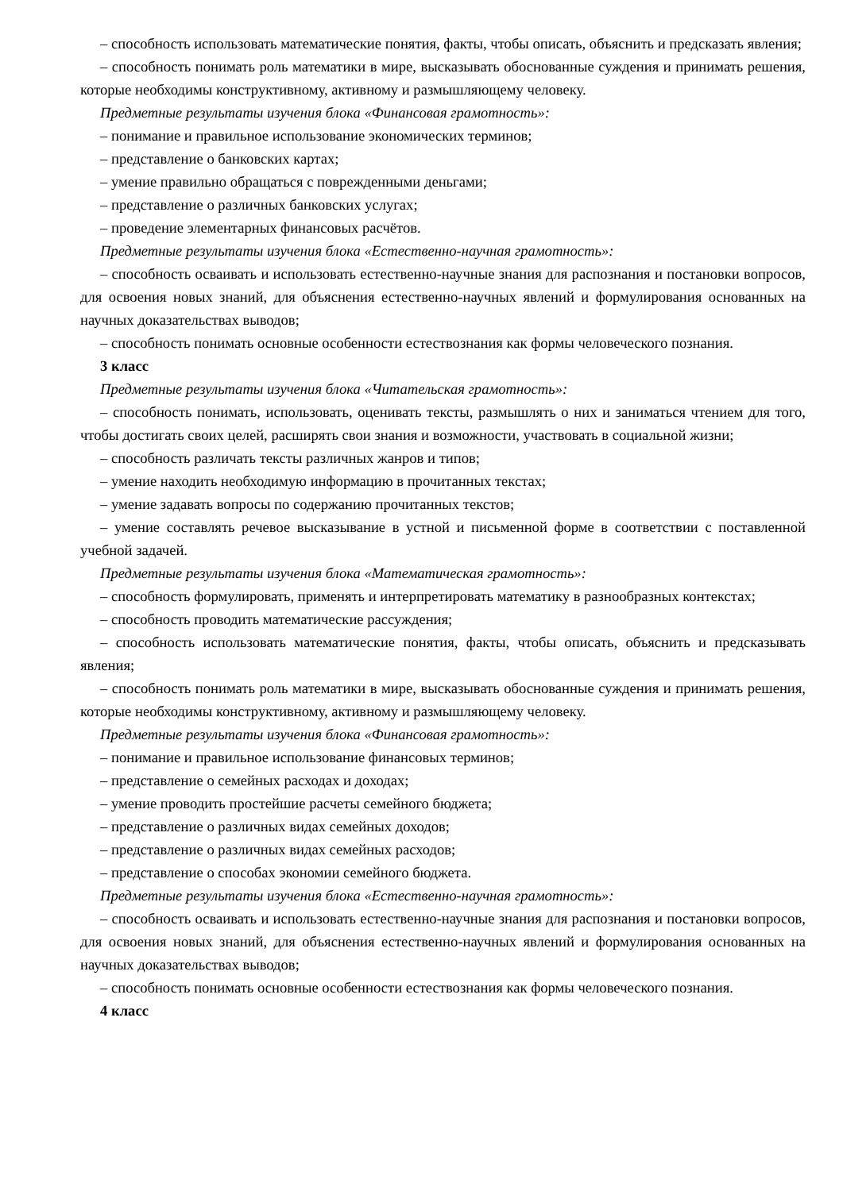– способность использовать математические понятия, факты, чтобы описать, объяснить и предсказать явления;
– способность понимать роль математики в мире, высказывать обоснованные суждения и принимать решения, которые необходимы конструктивному, активному и размышляющему человеку.
Предметные результаты изучения блока «Финансовая грамотность»:
– понимание и правильное использование экономических терминов;
– представление о банковских картах;
– умение правильно обращаться с поврежденными деньгами;
– представление о различных банковских услугах;
– проведение элементарных финансовых расчётов.
Предметные результаты изучения блока «Естественно-научная грамотность»:
– способность осваивать и использовать естественно-научные знания для распознания и постановки вопросов, для освоения новых знаний, для объяснения естественно-научных явлений и формулирования основанных на научных доказательствах выводов;
– способность понимать основные особенности естествознания как формы человеческого познания.
3 класс
Предметные результаты изучения блока «Читательская грамотность»:
– способность понимать, использовать, оценивать тексты, размышлять о них и заниматься чтением для того, чтобы достигать своих целей, расширять свои знания и возможности, участвовать в социальной жизни;
– способность различать тексты различных жанров и типов;
– умение находить необходимую информацию в прочитанных текстах;
– умение задавать вопросы по содержанию прочитанных текстов;
– умение составлять речевое высказывание в устной и письменной форме в соответствии с поставленной учебной задачей.
Предметные результаты изучения блока «Математическая грамотность»:
– способность формулировать, применять и интерпретировать математику в разнообразных контекстах;
– способность проводить математические рассуждения;
– способность использовать математические понятия, факты, чтобы описать, объяснить и предсказывать явления;
– способность понимать роль математики в мире, высказывать обоснованные суждения и принимать решения, которые необходимы конструктивному, активному и размышляющему человеку.
Предметные результаты изучения блока «Финансовая грамотность»:
– понимание и правильное использование финансовых терминов;
– представление о семейных расходах и доходах;
– умение проводить простейшие расчеты семейного бюджета;
– представление о различных видах семейных доходов;
– представление о различных видах семейных расходов;
– представление о способах экономии семейного бюджета.
Предметные результаты изучения блока «Естественно-научная грамотность»:
– способность осваивать и использовать естественно-научные знания для распознания и постановки вопросов, для освоения новых знаний, для объяснения естественно-научных явлений и формулирования основанных на научных доказательствах выводов;
– способность понимать основные особенности естествознания как формы человеческого познания.
4 класс